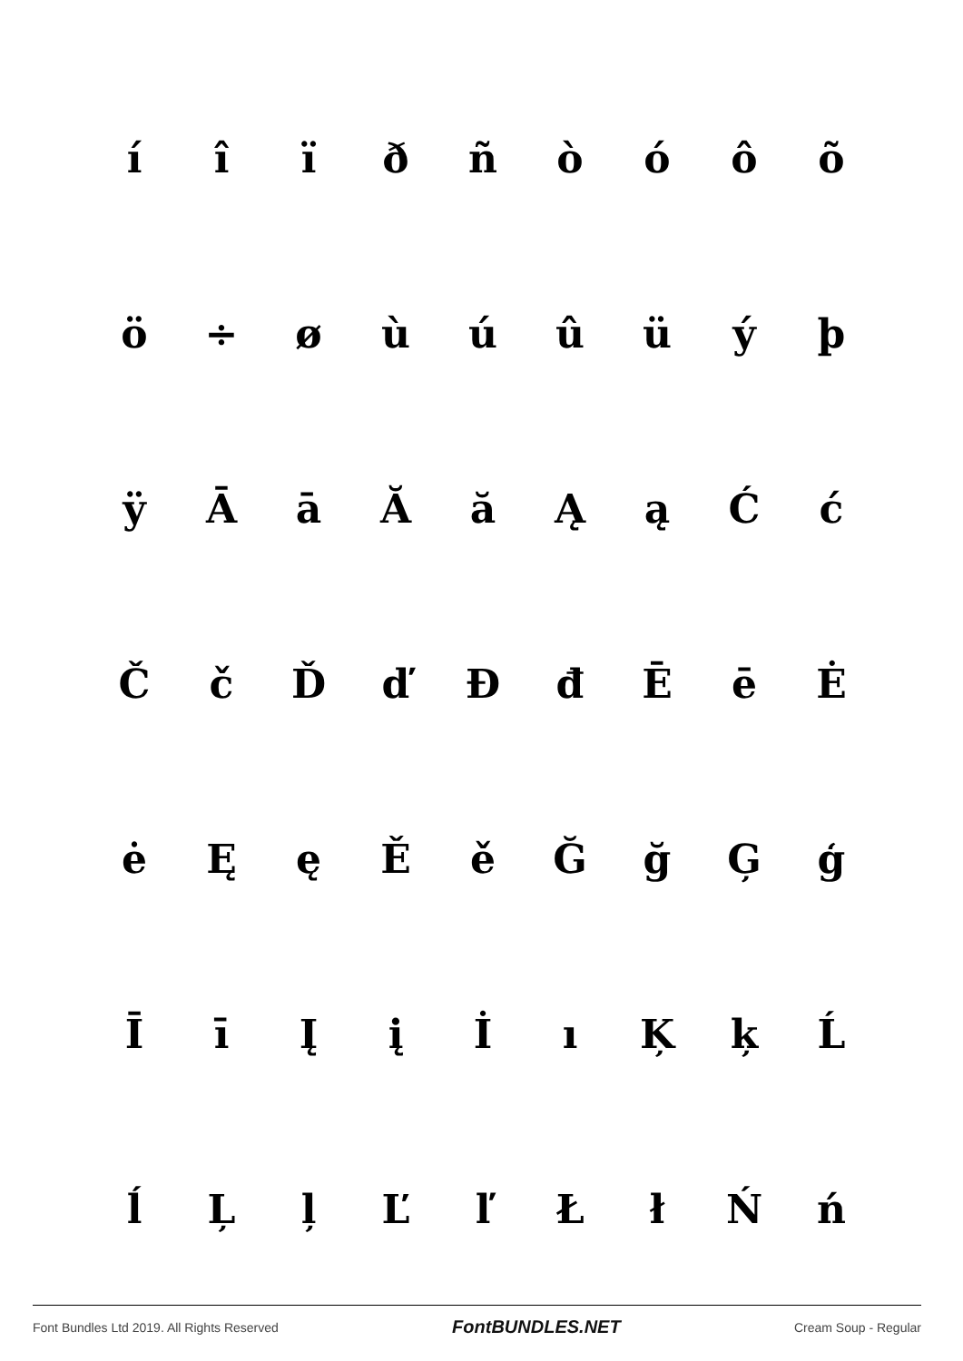| í | î | ï | ð | ñ | ò | ó | ô | õ |
| ö | ÷ | ø | ù | ú | û | ü | ý | þ |
| ÿ | Ā | ā | Ă | ă | Ą | ą | Ć | ć |
| Č | č | Ď | ď | Đ | đ | Ē | ē | Ė |
| ė | Ę | ę | Ě | ě | Ğ | ğ | Ģ | ģ |
| Ī | ī | Į | į | İ | ı | Ķ | ķ | Ĺ |
| ĺ | Ļ | ļ | Ľ | ľ | Ł | ł | Ń | ń |
Font Bundles Ltd 2019. All Rights Reserved FontBUNDLES.NET Cream Soup - Regular